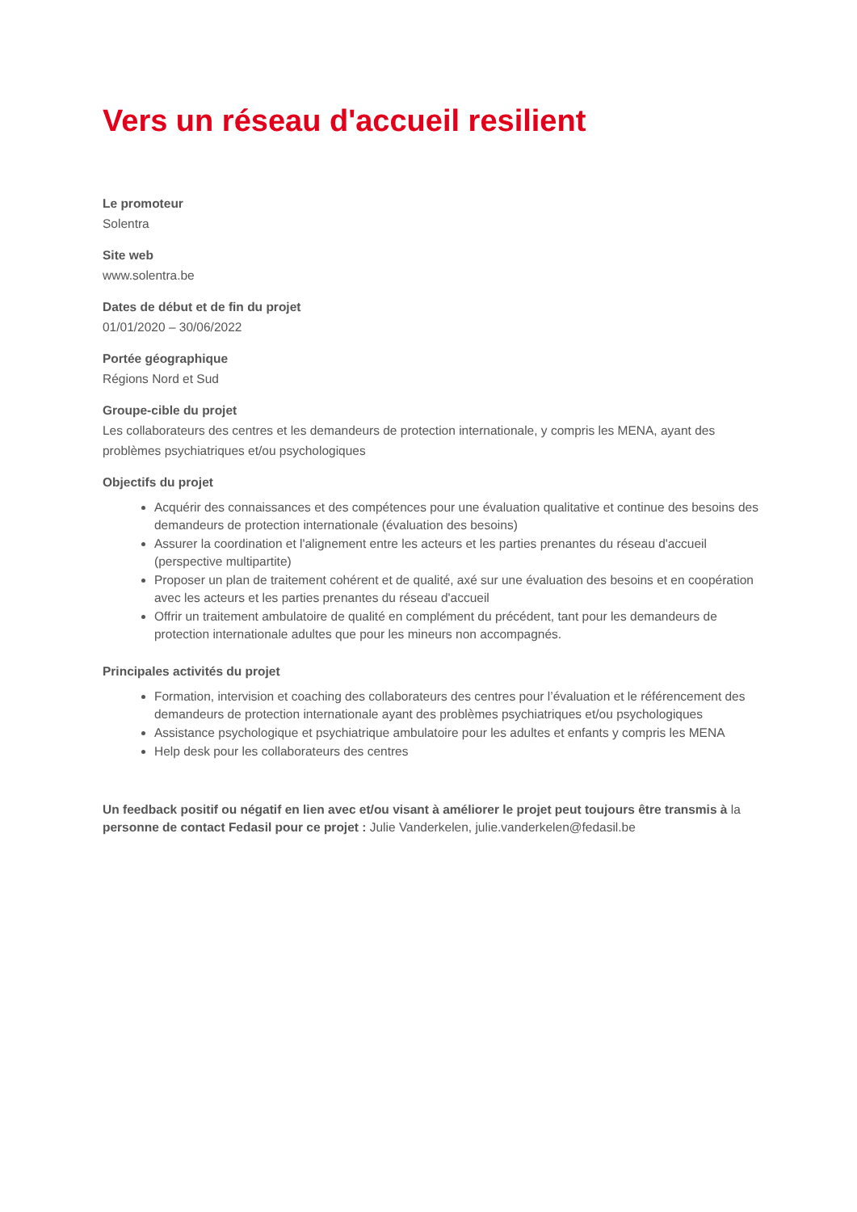Vers un réseau d'accueil resilient
Le promoteur
Solentra
Site web
www.solentra.be
Dates de début et de fin du projet
01/01/2020 – 30/06/2022
Portée géographique
Régions Nord et Sud
Groupe-cible du projet
Les collaborateurs des centres et les demandeurs de protection internationale, y compris les MENA, ayant des problèmes psychiatriques et/ou psychologiques
Objectifs du projet
Acquérir des connaissances et des compétences pour une évaluation qualitative et continue des besoins des demandeurs de protection internationale (évaluation des besoins)
Assurer la coordination et l'alignement entre les acteurs et les parties prenantes du réseau d'accueil (perspective multipartite)
Proposer un plan de traitement cohérent et de qualité, axé sur une évaluation des besoins et en coopération avec les acteurs et les parties prenantes du réseau d'accueil
Offrir un traitement ambulatoire de qualité en complément du précédent, tant pour les demandeurs de protection internationale adultes que pour les mineurs non accompagnés.
Principales activités du projet
Formation, intervision et coaching des collaborateurs des centres pour l’évaluation et le référencement des demandeurs de protection internationale ayant des problèmes psychiatriques et/ou psychologiques
Assistance psychologique et psychiatrique ambulatoire pour les adultes et enfants y compris les MENA
Help desk pour les collaborateurs des centres
Un feedback positif ou négatif en lien avec et/ou visant à améliorer le projet peut toujours être transmis à la personne de contact Fedasil pour ce projet : Julie Vanderkelen, julie.vanderkelen@fedasil.be